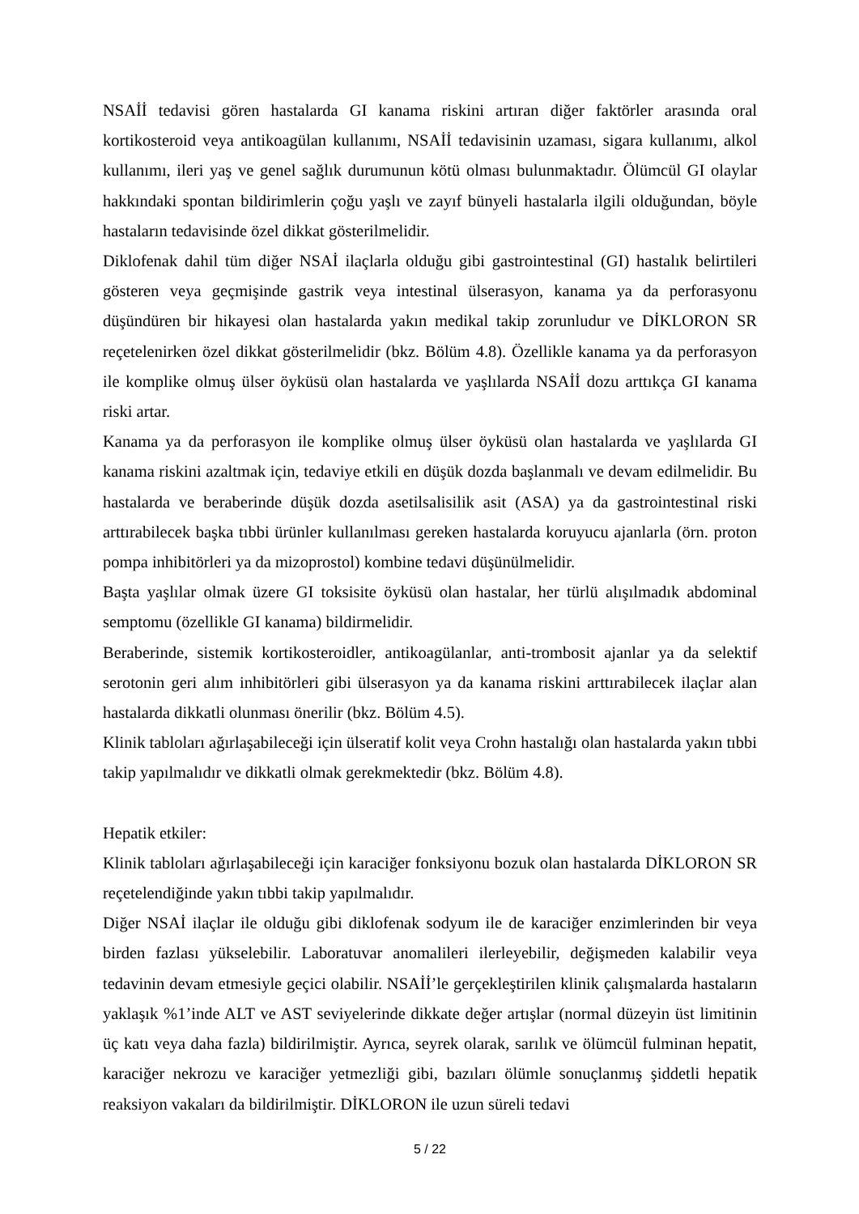NSAİİ tedavisi gören hastalarda GI kanama riskini artıran diğer faktörler arasında oral kortikosteroid veya antikoagülan kullanımı, NSAİİ tedavisinin uzaması, sigara kullanımı, alkol kullanımı, ileri yaş ve genel sağlık durumunun kötü olması bulunmaktadır. Ölümcül GI olaylar hakkındaki spontan bildirimlerin çoğu yaşlı ve zayıf bünyeli hastalarla ilgili olduğundan, böyle hastaların tedavisinde özel dikkat gösterilmelidir.
Diklofenak dahil tüm diğer NSAİ ilaçlarla olduğu gibi gastrointestinal (GI) hastalık belirtileri gösteren veya geçmişinde gastrik veya intestinal ülserasyon, kanama ya da perforasyonu düşündüren bir hikayesi olan hastalarda yakın medikal takip zorunludur ve DİKLORON SR reçetelenirken özel dikkat gösterilmelidir (bkz. Bölüm 4.8). Özellikle kanama ya da perforasyon ile komplike olmuş ülser öyküsü olan hastalarda ve yaşlılarda NSAİİ dozu arttıkça GI kanama riski artar.
Kanama ya da perforasyon ile komplike olmuş ülser öyküsü olan hastalarda ve yaşlılarda GI kanama riskini azaltmak için, tedaviye etkili en düşük dozda başlanmalı ve devam edilmelidir. Bu hastalarda ve beraberinde düşük dozda asetilsalisilik asit (ASA) ya da gastrointestinal riski arttırabilecek başka tıbbi ürünler kullanılması gereken hastalarda koruyucu ajanlarla (örn. proton pompa inhibitörleri ya da mizoprostol) kombine tedavi düşünülmelidir.
Başta yaşlılar olmak üzere GI toksisite öyküsü olan hastalar, her türlü alışılmadık abdominal semptomu (özellikle GI kanama) bildirmelidir.
Beraberinde, sistemik kortikosteroidler, antikoagülanlar, anti-trombosit ajanlar ya da selektif serotonin geri alım inhibitörleri gibi ülserasyon ya da kanama riskini arttırabilecek ilaçlar alan hastalarda dikkatli olunması önerilir (bkz. Bölüm 4.5).
Klinik tabloları ağırlaşabileceği için ülseratif kolit veya Crohn hastalığı olan hastalarda yakın tıbbi takip yapılmalıdır ve dikkatli olmak gerekmektedir (bkz. Bölüm 4.8).
Hepatik etkiler:
Klinik tabloları ağırlaşabileceği için karaciğer fonksiyonu bozuk olan hastalarda DİKLORON SR reçetelendiğinde yakın tıbbi takip yapılmalıdır.
Diğer NSAİ ilaçlar ile olduğu gibi diklofenak sodyum ile de karaciğer enzimlerinden bir veya birden fazlası yükselebilir. Laboratuvar anomalileri ilerleyebilir, değişmeden kalabilir veya tedavinin devam etmesiyle geçici olabilir. NSAİİ’le gerçekleştirilen klinik çalışmalarda hastaların yaklaşık %1’inde ALT ve AST seviyelerinde dikkate değer artışlar (normal düzeyin üst limitinin üç katı veya daha fazla) bildirilmiştir. Ayrıca, seyrek olarak, sarılık ve ölümcül fulminan hepatit, karaciğer nekrozu ve karaciğer yetmezliği gibi, bazıları ölümle sonuçlanmış şiddetli hepatik reaksiyon vakaları da bildirilmiştir. DİKLORON ile uzun süreli tedavi
5 / 22